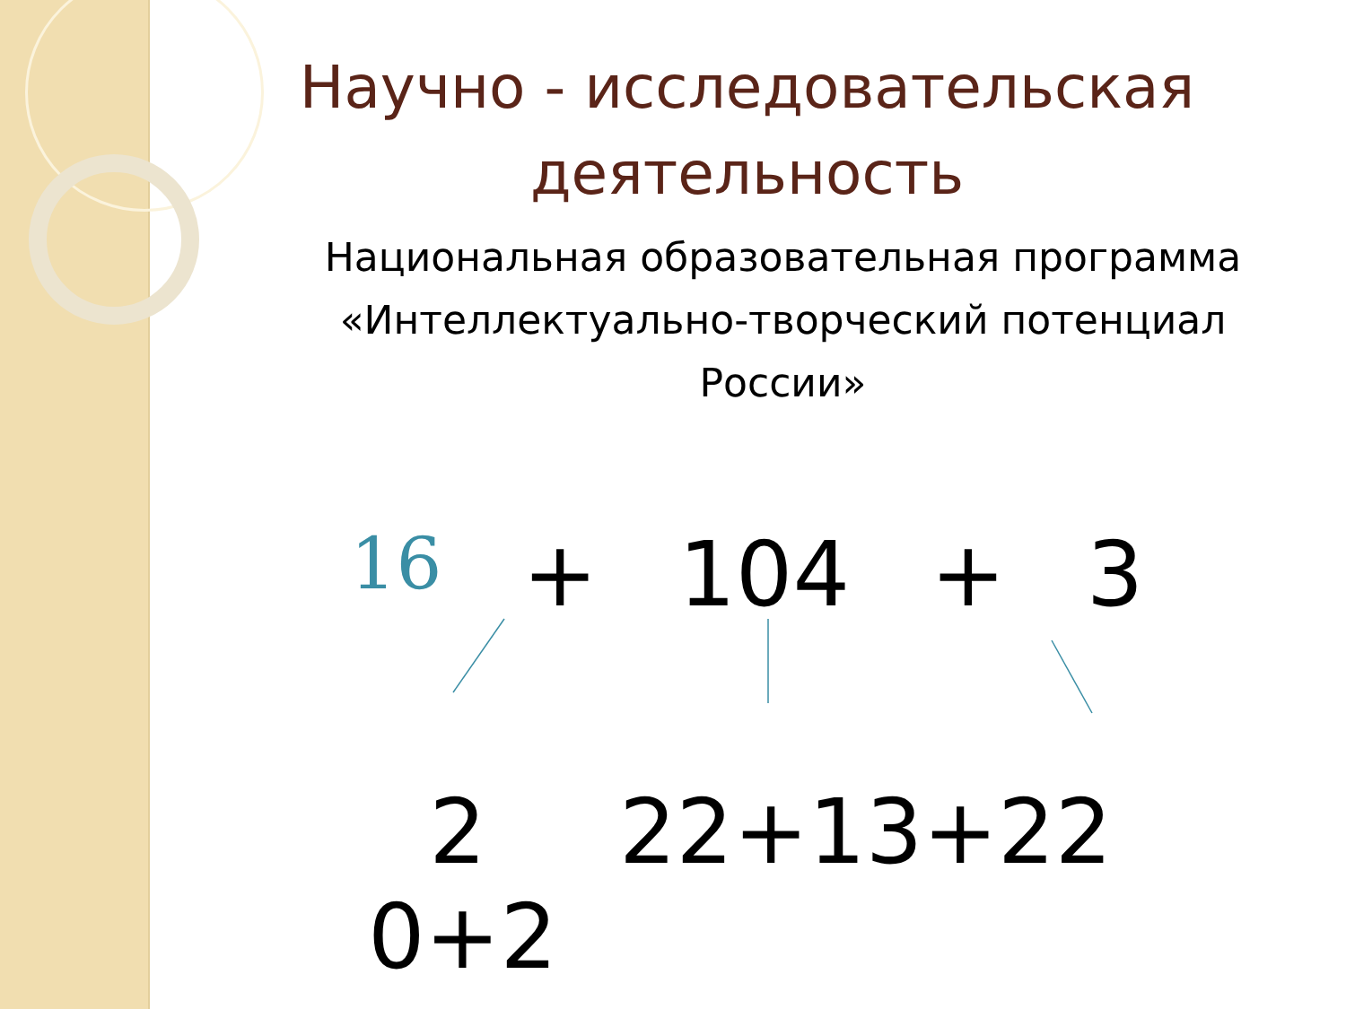Научно - исследовательская деятельность
Национальная образовательная программа «Интеллектуально-творческий потенциал России»
16 + 104 + 3
2
0+2
22+13+22